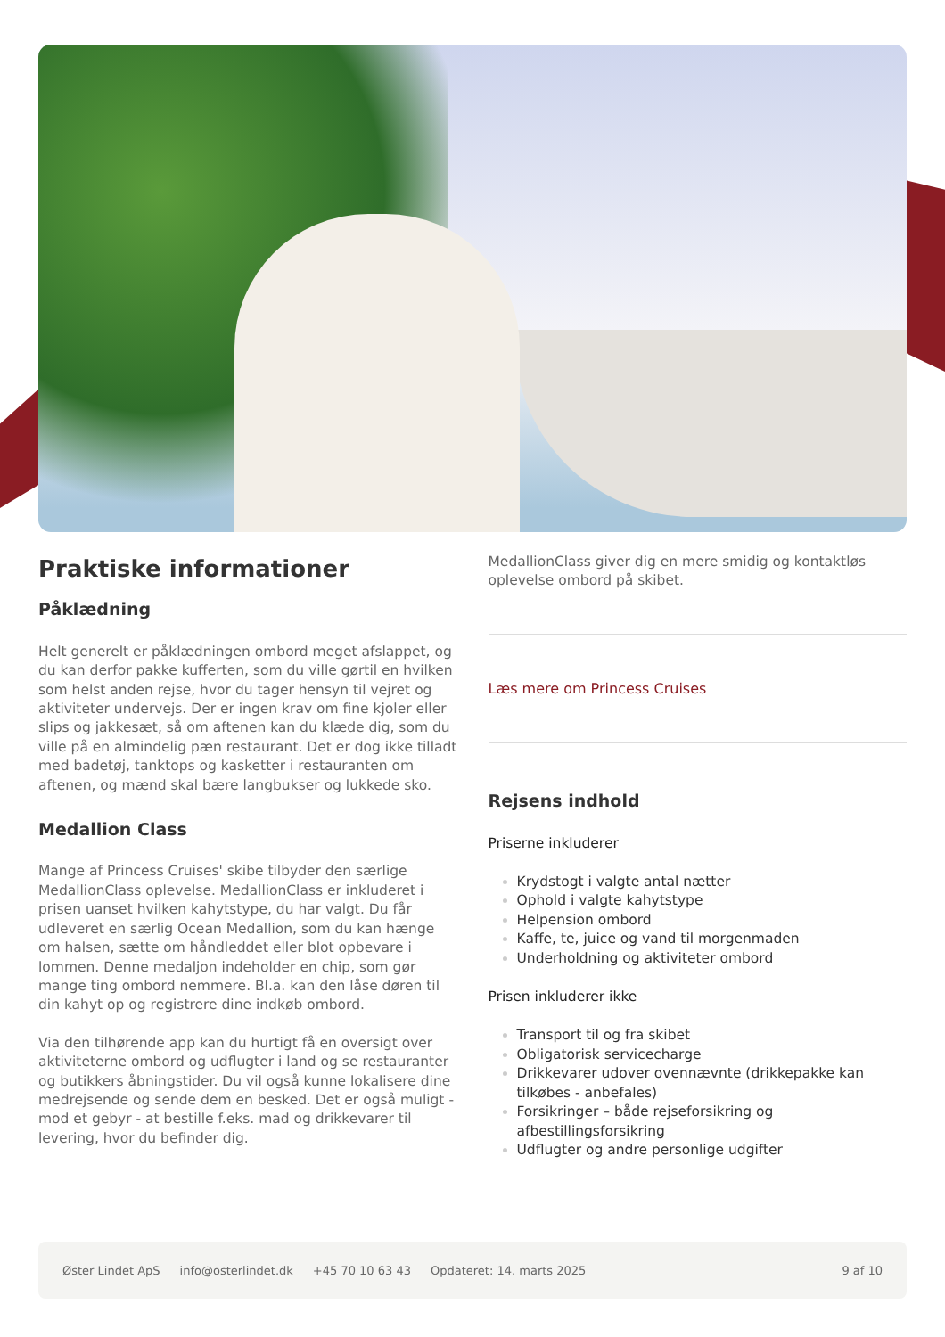Praktiske informationer
Påklædning
Helt generelt er påklædningen ombord meget afslappet, og du kan derfor pakke kufferten, som du ville gørtil en hvilken som helst anden rejse, hvor du tager hensyn til vejret og aktiviteter undervejs. Der er ingen krav om fine kjoler eller slips og jakkesæt, så om aftenen kan du klæde dig, som du ville på en almindelig pæn restaurant. Det er dog ikke tilladt med badetøj, tanktops og kasketter i restauranten om aftenen, og mænd skal bære langbukser og lukkede sko.
Medallion Class
Mange af Princess Cruises' skibe tilbyder den særlige MedallionClass oplevelse. MedallionClass er inkluderet i prisen uanset hvilken kahytstype, du har valgt. Du får udleveret en særlig Ocean Medallion, som du kan hænge om halsen, sætte om håndleddet eller blot opbevare i lommen. Denne medaljon indeholder en chip, som gør mange ting ombord nemmere. Bl.a. kan den låse døren til din kahyt op og registrere dine indkøb ombord.
Via den tilhørende app kan du hurtigt få en oversigt over aktiviteterne ombord og udflugter i land og se restauranter og butikkers åbningstider. Du vil også kunne lokalisere dine medrejsende og sende dem en besked. Det er også muligt - mod et gebyr - at bestille f.eks. mad og drikkevarer til levering, hvor du befinder dig.
MedallionClass giver dig en mere smidig og kontaktløs oplevelse ombord på skibet.
Læs mere om Princess Cruises
Rejsens indhold
Priserne inkluderer
Krydstogt i valgte antal nætter
Ophold i valgte kahytstype
Helpension ombord
Kaffe, te, juice og vand til morgenmaden
Underholdning og aktiviteter ombord
Prisen inkluderer ikke
Transport til og fra skibet
Obligatorisk servicecharge
Drikkevarer udover ovennævnte (drikkepakke kan tilkøbes - anbefales)
Forsikringer – både rejseforsikring og afbestillingsforsikring
Udflugter og andre personlige udgifter
Øster Lindet ApS info@osterlindet.dk +45 70 10 63 43 Opdateret: 14. marts 2025 9 af 10